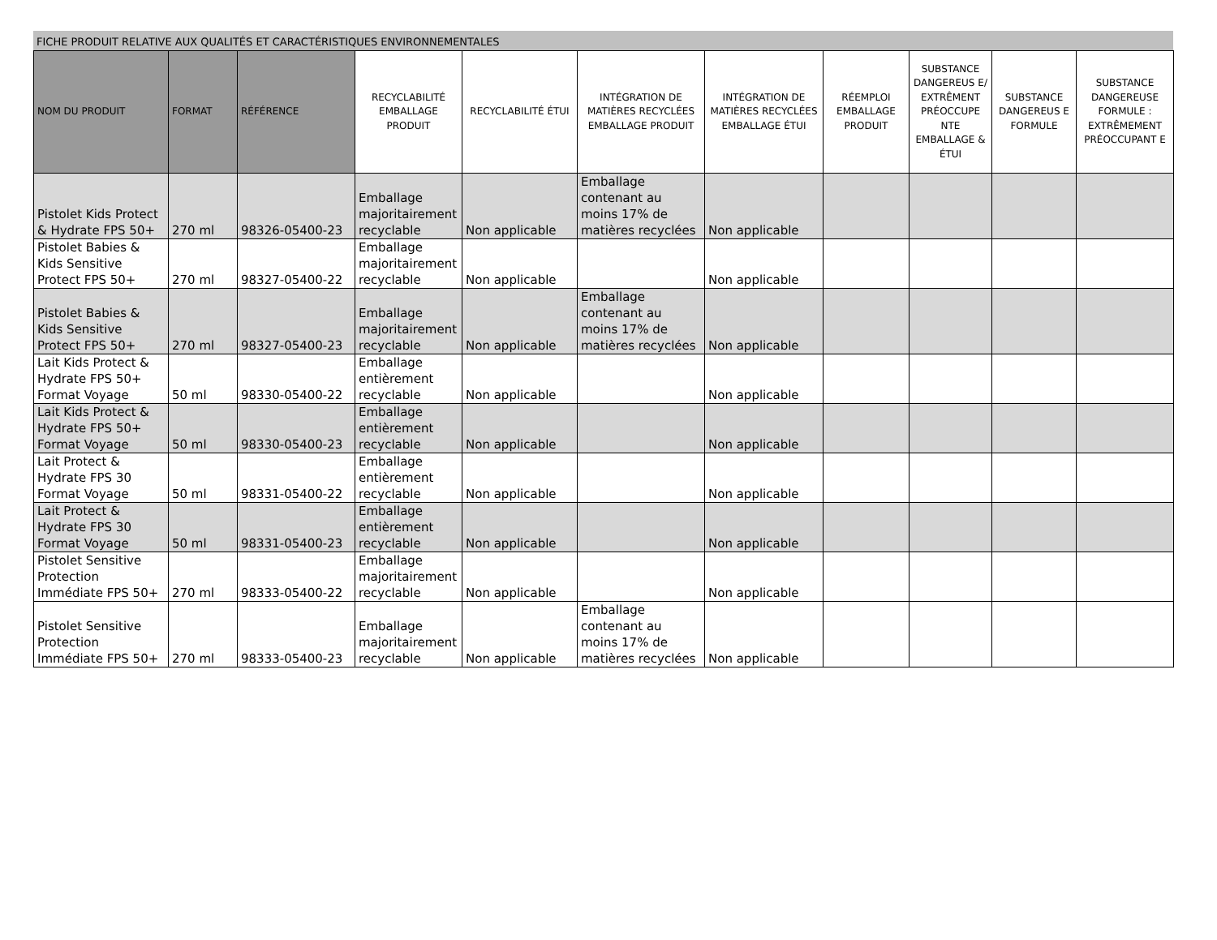FICHE PRODUIT RELATIVE AUX QUALITÉS ET CARACTÉRISTIQUES ENVIRONNEMENTALES
| NOM DU PRODUIT | FORMAT | RÉFÉRENCE | RECYCLABILITÉ EMBALLAGE PRODUIT | RECYCLABILITÉ ÉTUI | INTÉGRATION DE MATIÈRES RECYCLÉES EMBALLAGE PRODUIT | INTÉGRATION DE MATIÈRES RECYCLÉES EMBALLAGE ÉTUI | RÉEMPLOI EMBALLAGE PRODUIT | SUBSTANCE DANGEREUS E/ EXTRÊMENT PRÉOCCUPE NTE EMBALLAGE & ÉTUI | SUBSTANCE DANGEREUS E FORMULE | SUBSTANCE DANGEREUSE FORMULE : EXTRÊMEMENT PRÉOCCUPANT E |
| --- | --- | --- | --- | --- | --- | --- | --- | --- | --- | --- |
| Pistolet Kids Protect & Hydrate FPS 50+ | 270 ml | 98326-05400-23 | Emballage majoritairement recyclable | Non applicable | Emballage contenant au moins 17% de matières recyclées | Non applicable | | | | |
| Pistolet Babies & Kids Sensitive Protect FPS 50+ | 270 ml | 98327-05400-22 | Emballage majoritairement recyclable | Non applicable | | Non applicable | | | | |
| Pistolet Babies & Kids Sensitive Protect FPS 50+ | 270 ml | 98327-05400-23 | Emballage majoritairement recyclable | Non applicable | Emballage contenant au moins 17% de matières recyclées | Non applicable | | | | |
| Lait Kids Protect & Hydrate FPS 50+ Format Voyage | 50 ml | 98330-05400-22 | Emballage entièrement recyclable | Non applicable | | Non applicable | | | | |
| Lait Kids Protect & Hydrate FPS 50+ Format Voyage | 50 ml | 98330-05400-23 | Emballage entièrement recyclable | Non applicable | | Non applicable | | | | |
| Lait Protect & Hydrate FPS 30 Format Voyage | 50 ml | 98331-05400-22 | Emballage entièrement recyclable | Non applicable | | Non applicable | | | | |
| Lait Protect & Hydrate FPS 30 Format Voyage | 50 ml | 98331-05400-23 | Emballage entièrement recyclable | Non applicable | | Non applicable | | | | |
| Pistolet Sensitive Protection Immédiate FPS 50+ | 270 ml | 98333-05400-22 | Emballage majoritairement recyclable | Non applicable | | Non applicable | | | | |
| Pistolet Sensitive Protection Immédiate FPS 50+ | 270 ml | 98333-05400-23 | Emballage majoritairement recyclable | Non applicable | Emballage contenant au moins 17% de matières recyclées | Non applicable | | | | |